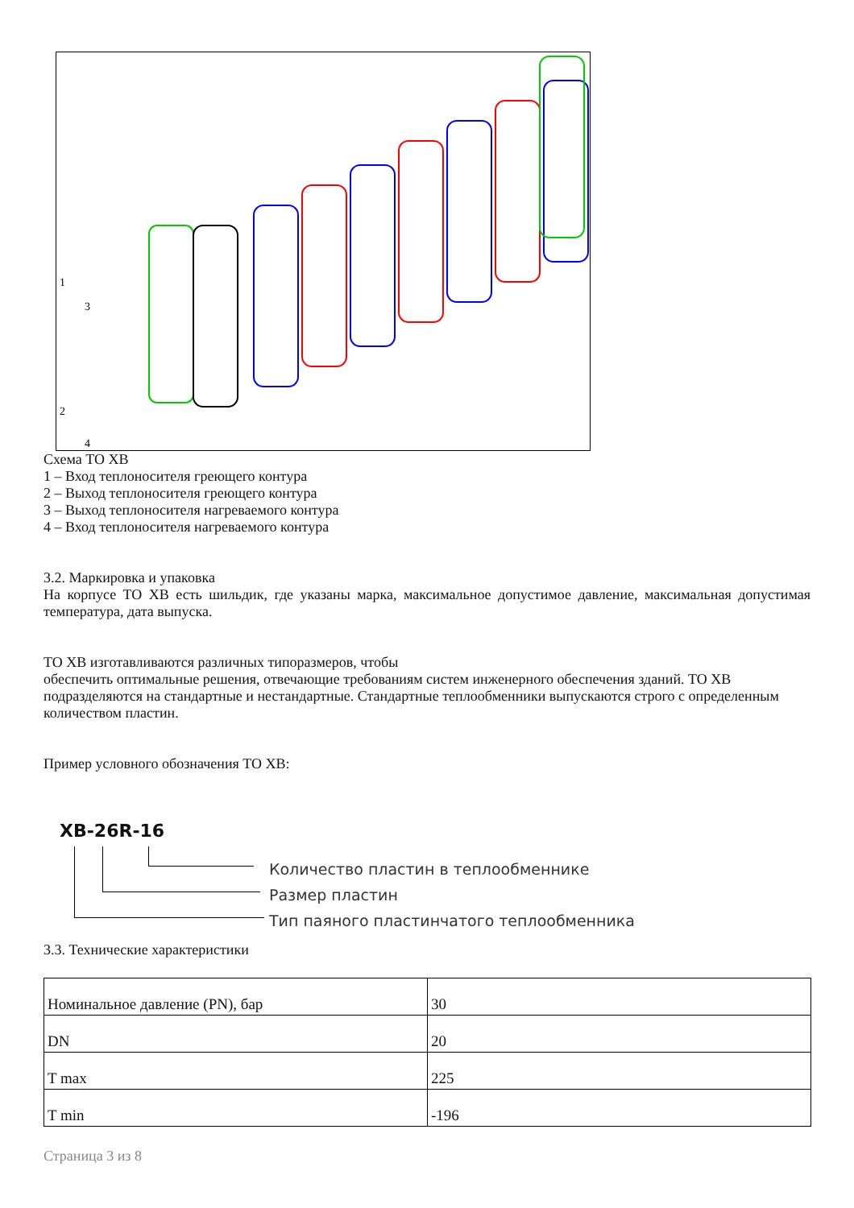1
3
2
4
Схема ТО ХВ
1 – Вход теплоносителя греющего контура
2 – Выход теплоносителя греющего контура
3 – Выход теплоносителя нагреваемого контура
4 – Вход теплоносителя нагреваемого контура
3.2. Маркировка и упаковка
На корпусе ТО ХВ есть шильдик, где указаны марка, максимальное допустимое давление, максимальная допустимая температура, дата выпуска.
ТО ХВ изготавливаются различных типоразмеров, чтобы
обеспечить оптимальные решения, отвечающие требованиям систем инженерного обеспечения зданий. ТО ХВ подразделяются на стандартные и нестандартные. Стандартные теплообменники выпускаются строго с определенным количеством пластин.
Пример условного обозначения ТО ХВ:
ХВ-26R-16
Количество пластин в теплообменнике
Размер пластин
Тип паяного пластинчатого теплообменника
3.3. Технические характеристики
| Номинальное давление (PN), бар | 30 |
| DN | 20 |
| T max | 225 |
| T min | -196 |
Страница 3 из 8